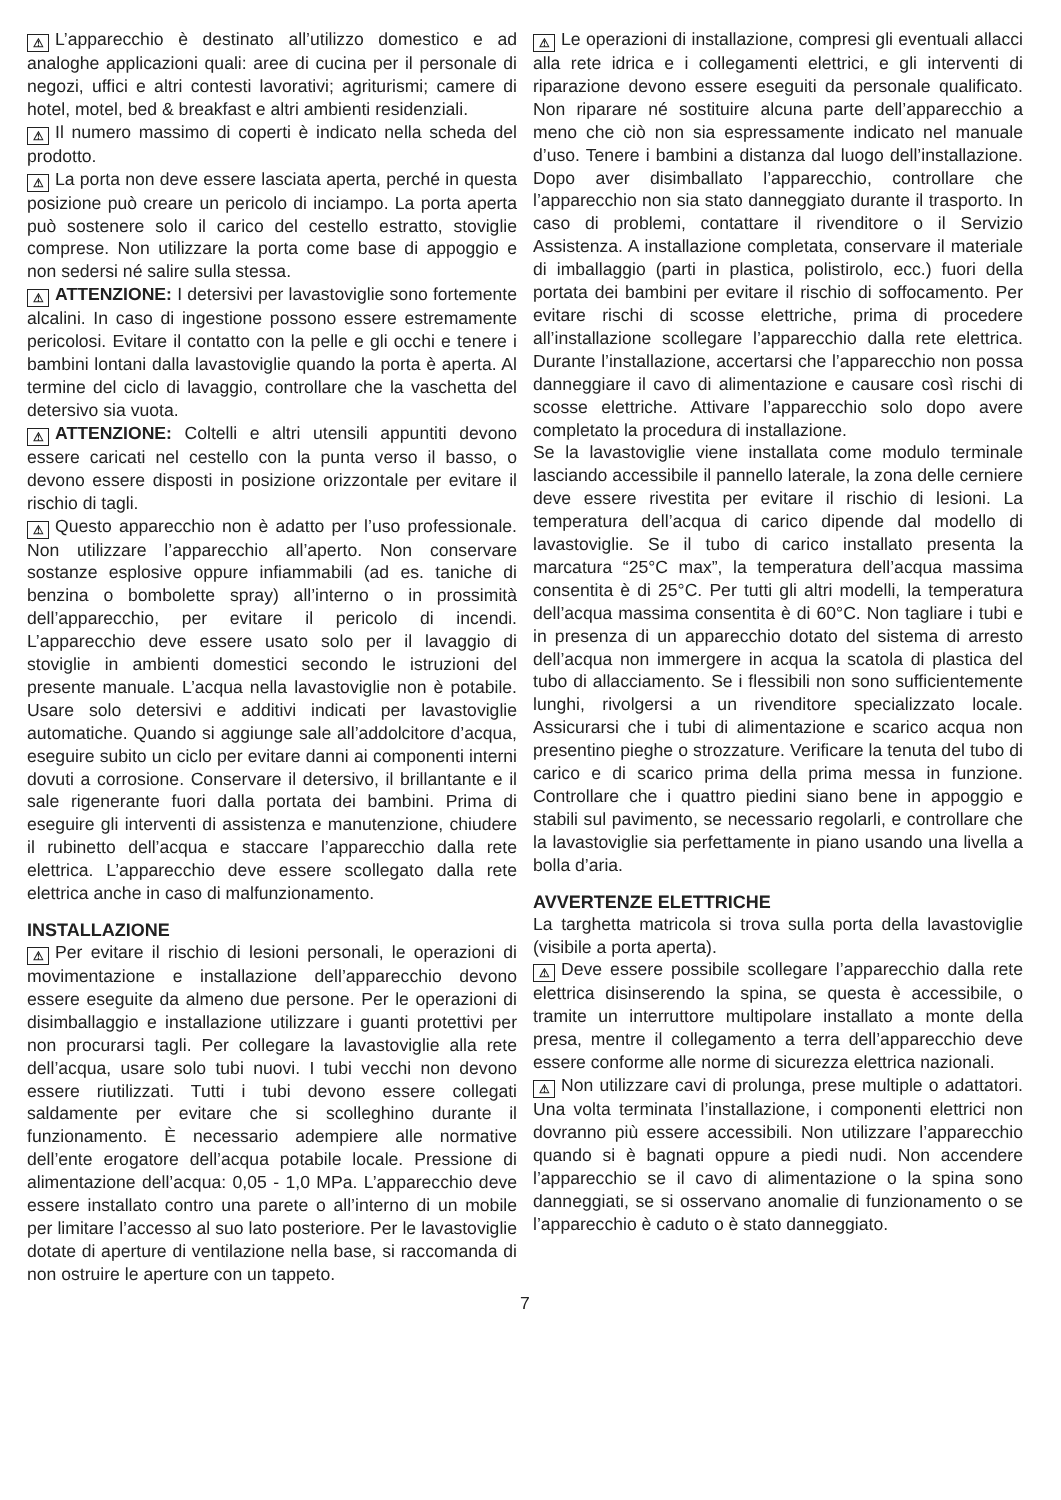⚠ L’apparecchio è destinato all’utilizzo domestico e ad analoghe applicazioni quali: aree di cucina per il personale di negozi, uffici e altri contesti lavorativi; agriturismi; camere di hotel, motel, bed & breakfast e altri ambienti residenziali.
⚠ Il numero massimo di coperti è indicato nella scheda del prodotto.
⚠ La porta non deve essere lasciata aperta, perché in questa posizione può creare un pericolo di inciampo. La porta aperta può sostenere solo il carico del cestello estratto, stoviglie comprese. Non utilizzare la porta come base di appoggio e non sedersi né salire sulla stessa.
⚠ ATTENZIONE: I detersivi per lavastoviglie sono fortemente alcalini. In caso di ingestione possono essere estremamente pericolosi. Evitare il contatto con la pelle e gli occhi e tenere i bambini lontani dalla lavastoviglie quando la porta è aperta. Al termine del ciclo di lavaggio, controllare che la vaschetta del detersivo sia vuota.
⚠ ATTENZIONE: Coltelli e altri utensili appuntiti devono essere caricati nel cestello con la punta verso il basso, o devono essere disposti in posizione orizzontale per evitare il rischio di tagli.
⚠ Questo apparecchio non è adatto per l’uso professionale. Non utilizzare l’apparecchio all’aperto. Non conservare sostanze esplosive oppure infiammabili (ad es. taniche di benzina o bombolette spray) all’interno o in prossimità dell’apparecchio, per evitare il pericolo di incendi. L’apparecchio deve essere usato solo per il lavaggio di stoviglie in ambienti domestici secondo le istruzioni del presente manuale. L’acqua nella lavastoviglie non è potabile. Usare solo detersivi e additivi indicati per lavastoviglie automatiche. Quando si aggiunge sale all’addolcitore d’acqua, eseguire subito un ciclo per evitare danni ai componenti interni dovuti a corrosione. Conservare il detersivo, il brillantante e il sale rigenerante fuori dalla portata dei bambini. Prima di eseguire gli interventi di assistenza e manutenzione, chiudere il rubinetto dell’acqua e staccare l’apparecchio dalla rete elettrica. L’apparecchio deve essere scollegato dalla rete elettrica anche in caso di malfunzionamento.
INSTALLAZIONE
⚠ Per evitare il rischio di lesioni personali, le operazioni di movimentazione e installazione dell’apparecchio devono essere eseguite da almeno due persone. Per le operazioni di disimballaggio e installazione utilizzare i guanti protettivi per non procurarsi tagli. Per collegare la lavastoviglie alla rete dell’acqua, usare solo tubi nuovi. I tubi vecchi non devono essere riutilizzati. Tutti i tubi devono essere collegati saldamente per evitare che si scolleghino durante il funzionamento. È necessario adempiere alle normative dell’ente erogatore dell’acqua potabile locale. Pressione di alimentazione dell’acqua: 0,05 - 1,0 MPa. L’apparecchio deve essere installato contro una parete o all’interno di un mobile per limitare l’accesso al suo lato posteriore. Per le lavastoviglie dotate di aperture di ventilazione nella base, si raccomanda di non ostruire le aperture con un tappeto.
⚠ Le operazioni di installazione, compresi gli eventuali allacci alla rete idrica e i collegamenti elettrici, e gli interventi di riparazione devono essere eseguiti da personale qualificato. Non riparare né sostituire alcuna parte dell’apparecchio a meno che ciò non sia espressamente indicato nel manuale d’uso. Tenere i bambini a distanza dal luogo dell’installazione. Dopo aver disimballato l’apparecchio, controllare che l’apparecchio non sia stato danneggiato durante il trasporto. In caso di problemi, contattare il rivenditore o il Servizio Assistenza. A installazione completata, conservare il materiale di imballaggio (parti in plastica, polistirolo, ecc.) fuori della portata dei bambini per evitare il rischio di soffocamento. Per evitare rischi di scosse elettriche, prima di procedere all’installazione scollegare l’apparecchio dalla rete elettrica. Durante l’installazione, accertarsi che l’apparecchio non possa danneggiare il cavo di alimentazione e causare così rischi di scosse elettriche. Attivare l’apparecchio solo dopo avere completato la procedura di installazione.
Se la lavastoviglie viene installata come modulo terminale lasciando accessibile il pannello laterale, la zona delle cerniere deve essere rivestita per evitare il rischio di lesioni. La temperatura dell’acqua di carico dipende dal modello di lavastoviglie. Se il tubo di carico installato presenta la marcatura “25°C max”, la temperatura dell’acqua massima consentita è di 25°C. Per tutti gli altri modelli, la temperatura dell’acqua massima consentita è di 60°C. Non tagliare i tubi e in presenza di un apparecchio dotato del sistema di arresto dell’acqua non immergere in acqua la scatola di plastica del tubo di allacciamento. Se i flessibili non sono sufficientemente lunghi, rivolgersi a un rivenditore specializzato locale. Assicurarsi che i tubi di alimentazione e scarico acqua non presentino pieghe o strozzature. Verificare la tenuta del tubo di carico e di scarico prima della prima messa in funzione. Controllare che i quattro piedini siano bene in appoggio e stabili sul pavimento, se necessario regolarli, e controllare che la lavastoviglie sia perfettamente in piano usando una livella a bolla d’aria.
AVVERTENZE ELETTRICHE
La targhetta matricola si trova sulla porta della lavastoviglie (visibile a porta aperta).
⚠ Deve essere possibile scollegare l’apparecchio dalla rete elettrica disinserendo la spina, se questa è accessibile, o tramite un interruttore multipolare installato a monte della presa, mentre il collegamento a terra dell’apparecchio deve essere conforme alle norme di sicurezza elettrica nazionali.
⚠ Non utilizzare cavi di prolunga, prese multiple o adattatori. Una volta terminata l’installazione, i componenti elettrici non dovranno più essere accessibili. Non utilizzare l’apparecchio quando si è bagnati oppure a piedi nudi. Non accendere l’apparecchio se il cavo di alimentazione o la spina sono danneggiati, se si osservano anomalie di funzionamento o se l’apparecchio è caduto o è stato danneggiato.
7